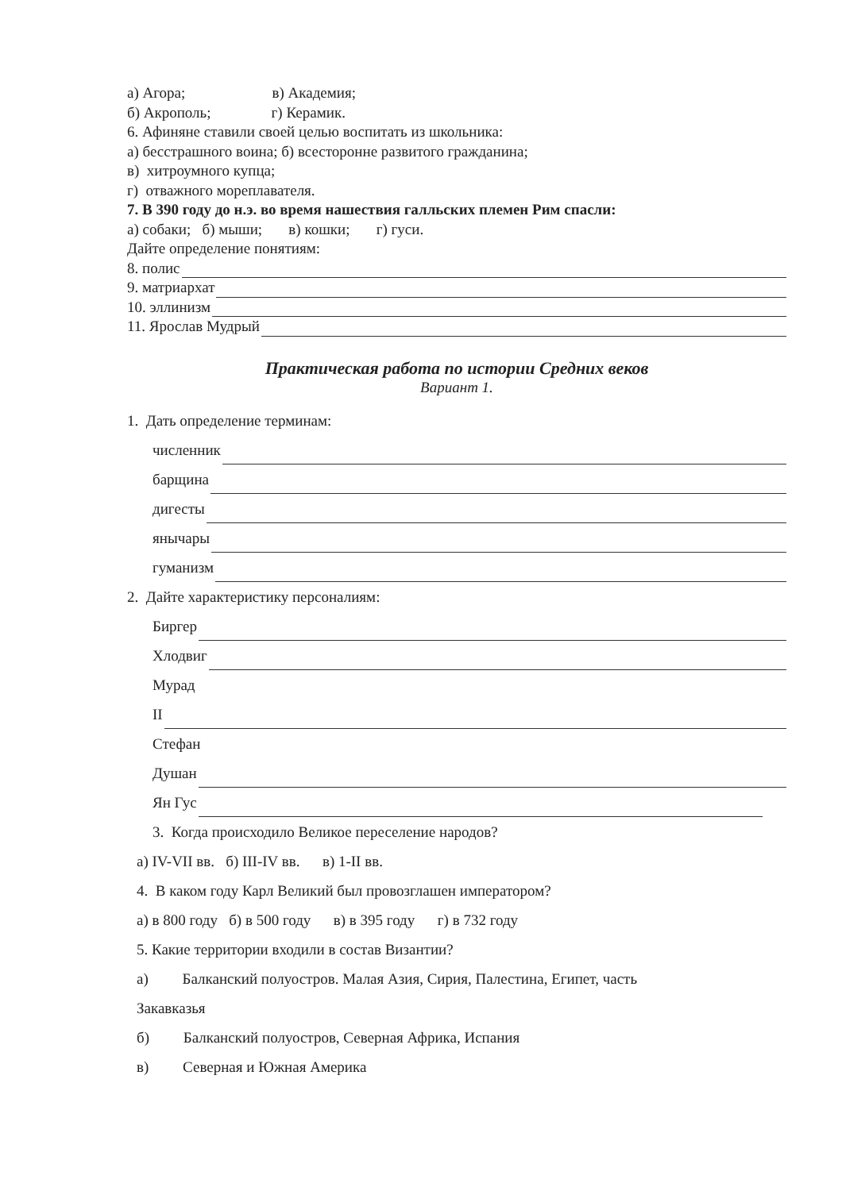а) Агора; в) Академия;
б) Акрополь; г) Керамик.
6. Афиняне ставили своей целью воспитать из школьника:
а) бесстрашного воина; б) всесторонне развитого гражданина;
в) хитроумного купца;
г) отважного мореплавателя.
7. В 390 году до н.э. во время нашествия галльских племен Рим спасли:
а) собаки; б) мыши; в) кошки; г) гуси.
Дайте определение понятиям:
8. полис
9. матриархат
10. эллинизм
11. Ярослав Мудрый
Практическая работа по истории Средних веков
Вариант 1.
1. Дать определение терминам:
численник
барщина
дигесты
янычары
гуманизм
2. Дайте характеристику персоналиям:
Биргер
Хлодвиг
Мурад
II
Стефан
Душан
Ян Гус
3. Когда происходило Великое переселение народов?
а) IV-VII вв. б) III-IV вв. в) 1-II вв.
4. В каком году Карл Великий был провозглашен императором?
а) в 800 году б) в 500 году в) в 395 году г) в 732 году
5. Какие территории входили в состав Византии?
а) Балканский полуостров. Малая Азия, Сирия, Палестина, Египет, часть
Закавказья
б) Балканский полуостров, Северная Африка, Испания
в) Северная и Южная Америка